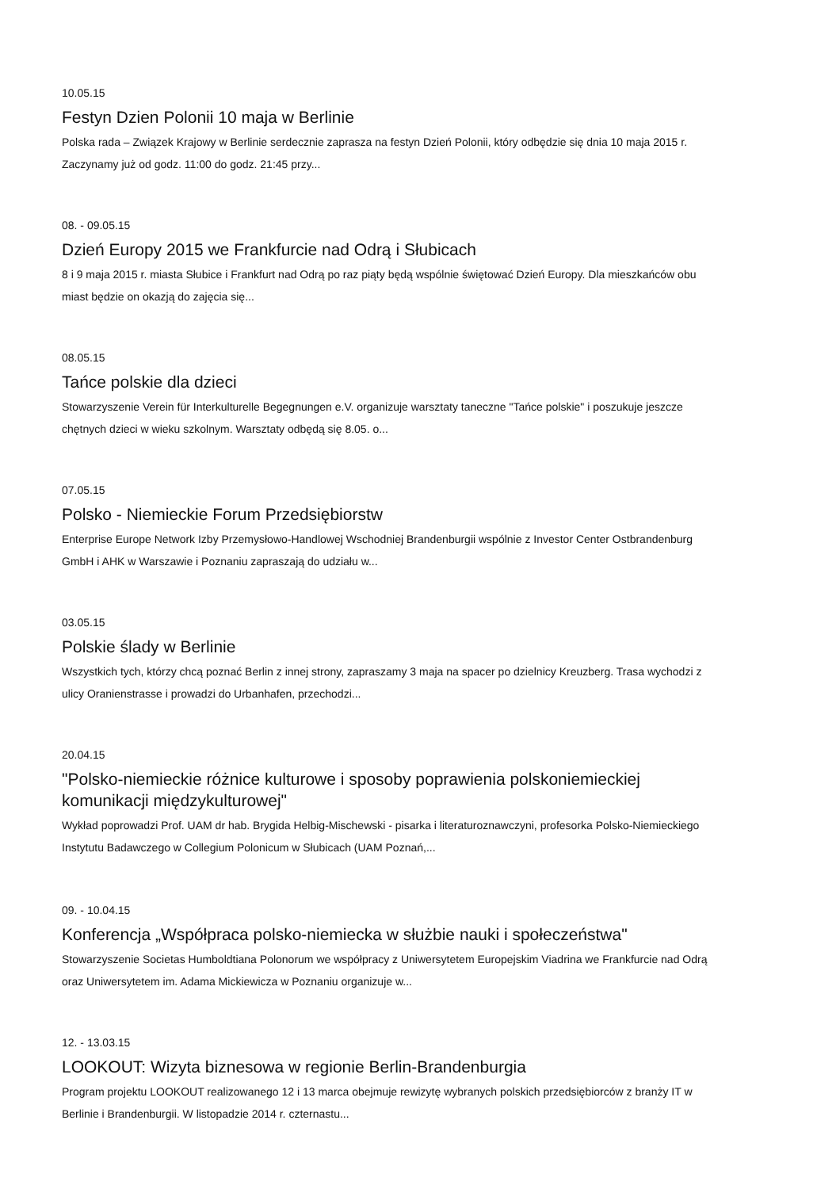10.05.15
Festyn Dzien Polonii 10 maja w Berlinie
Polska rada – Związek Krajowy w Berlinie serdecznie zaprasza na festyn Dzień Polonii, który odbędzie się dnia 10 maja 2015 r. Zaczynamy już od godz. 11:00 do godz. 21:45 przy...
08. - 09.05.15
Dzień Europy 2015 we Frankfurcie nad Odrą i Słubicach
8 i 9 maja 2015 r. miasta Słubice i Frankfurt nad Odrą po raz piąty będą wspólnie świętować Dzień Europy. Dla mieszkańców obu miast będzie on okazją do zajęcia się...
08.05.15
Tańce polskie dla dzieci
Stowarzyszenie Verein für Interkulturelle Begegnungen e.V. organizuje warsztaty taneczne "Tańce polskie" i poszukuje jeszcze chętnych dzieci w wieku szkolnym. Warsztaty odbędą się 8.05. o...
07.05.15
Polsko - Niemieckie Forum Przedsiębiorstw
Enterprise Europe Network Izby Przemysłowo-Handlowej Wschodniej Brandenburgii wspólnie z Investor Center Ostbrandenburg GmbH i AHK w Warszawie i Poznaniu zapraszają do udziału w...
03.05.15
Polskie ślady w Berlinie
Wszystkich tych, którzy chcą poznać Berlin z innej strony, zapraszamy 3 maja na spacer po dzielnicy Kreuzberg. Trasa wychodzi z ulicy Oranienstrasse i prowadzi do Urbanhafen, przechodzi...
20.04.15
"Polsko-niemieckie różnice kulturowe i sposoby poprawienia polskoniemieckiej komunikacji międzykulturowej"
Wykład poprowadzi Prof. UAM dr hab. Brygida Helbig-Mischewski - pisarka i literaturoznawczyni, profesorka Polsko-Niemieckiego Instytutu Badawczego w Collegium Polonicum w Słubicach (UAM Poznań,...
09. - 10.04.15
Konferencja „Współpraca polsko-niemiecka w służbie nauki i społeczeństwa"
Stowarzyszenie Societas Humboldtiana Polonorum we współpracy z Uniwersytetem Europejskim Viadrina we Frankfurcie nad Odrą oraz Uniwersytetem im. Adama Mickiewicza w Poznaniu organizuje w...
12. - 13.03.15
LOOKOUT: Wizyta biznesowa w regionie Berlin-Brandenburgia
Program projektu LOOKOUT realizowanego 12 i 13 marca obejmuje rewizytę wybranych polskich przedsiębiorców z branży IT w Berlinie i Brandenburgii. W listopadzie 2014 r. czternastu...